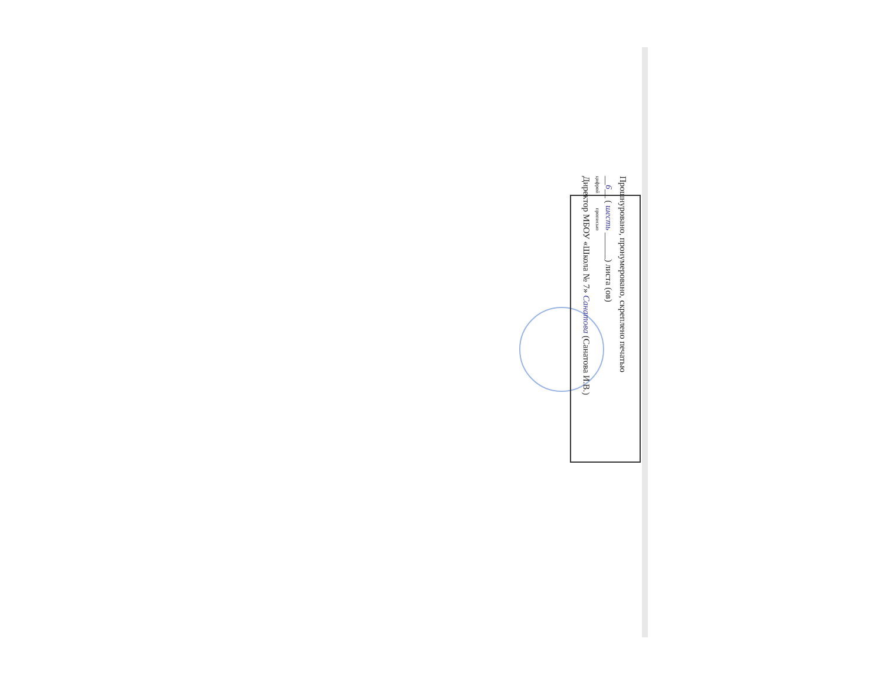Прошнуровано, пронумеровано, скреплено печатью
__6__ ( шесть ______) листа (ов)
цифрой прописью
Директор МБОУ «Школа № 7» Санатова (Санатова И.В.)